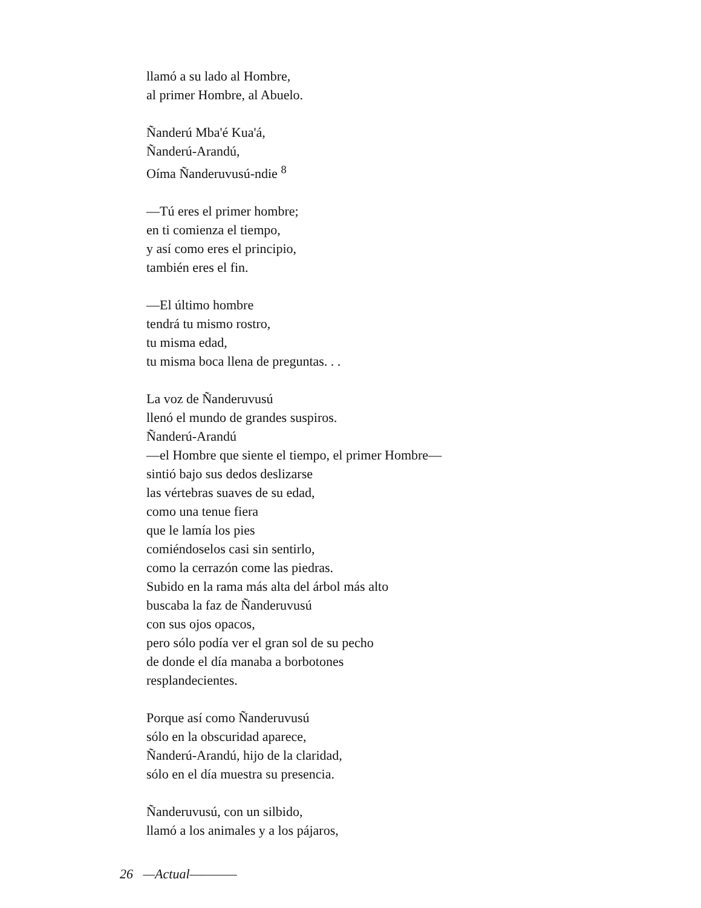llamó a su lado al Hombre,
al primer Hombre, al Abuelo.
Ñanderú Mba'é Kua'á,
Ñanderú-Arandú,
Oíma Ñanderuvusú-ndie <sup>8</sup>
—Tú eres el primer hombre;
en ti comienza el tiempo,
y así como eres el principio,
también eres el fin.
—El último hombre
tendrá tu mismo rostro,
tu misma edad,
tu misma boca llena de preguntas. . .
La voz de Ñanderuvusú
llenó el mundo de grandes suspiros.
Ñanderú-Arandú
—el Hombre que siente el tiempo, el primer Hombre—
sintió bajo sus dedos deslizarse
las vértebras suaves de su edad,
como una tenue fiera
que le lamía los pies
comiéndoselos casi sin sentirlo,
como la cerrazón come las piedras.
Subido en la rama más alta del árbol más alto
buscaba la faz de Ñanderuvusú
con sus ojos opacos,
pero sólo podía ver el gran sol de su pecho
de donde el día manaba a borbotones
resplandecientes.
Porque así como Ñanderuvusú
sólo en la obscuridad aparece,
Ñanderú-Arandú, hijo de la claridad,
sólo en el día muestra su presencia.
Ñanderuvusú, con un silbido,
llamó a los animales y a los pájaros,
26 —Actual————